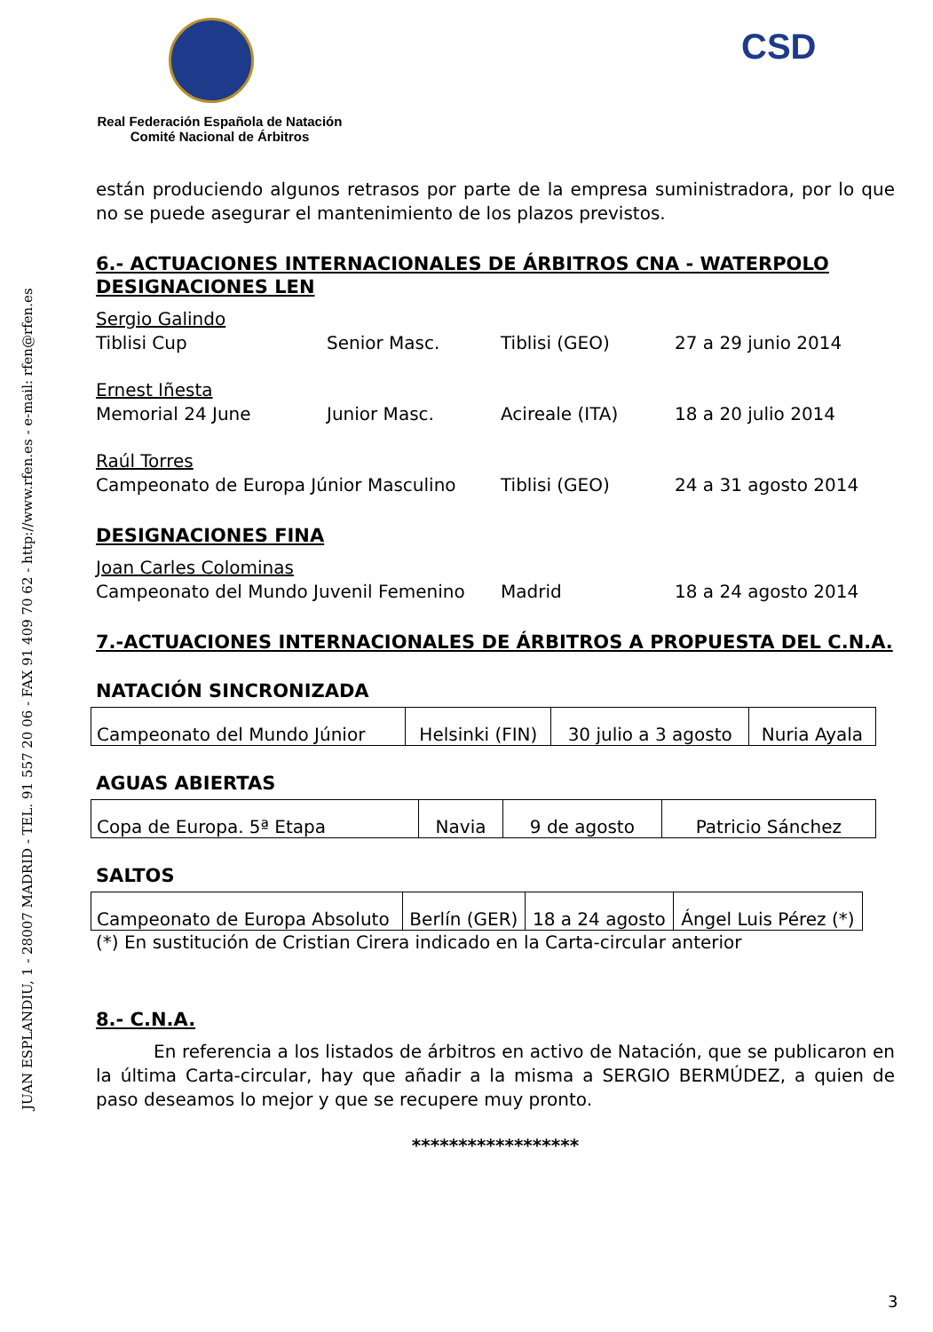JUAN ESPLANDIU, 1 - 28007 MADRID - TEL. 91 557 20 06 - FAX 91 409 70 62 - http://www.rfen.es - e-mail: rfen@rfen.es
CSD
Real Federación Española de Natación
Comité Nacional de Árbitros
están produciendo algunos retrasos por parte de la empresa suministradora, por lo que no se puede asegurar el mantenimiento de los plazos previstos.
6.- ACTUACIONES INTERNACIONALES DE ÁRBITROS CNA - WATERPOLO DESIGNACIONES LEN
Sergio Galindo Tiblisi Cup Senior Masc. Tiblisi (GEO) 27 a 29 junio 2014
Ernest Iñesta Memorial 24 June Junior Masc. Acireale (ITA) 18 a 20 julio 2014
Raúl Torres Campeonato de Europa Júnior Masculino Tiblisi (GEO) 24 a 31 agosto 2014
DESIGNACIONES FINA
Joan Carles Colominas Campeonato del Mundo Juvenil Femenino Madrid 18 a 24 agosto 2014
7.-ACTUACIONES INTERNACIONALES DE ÁRBITROS A PROPUESTA DEL C.N.A.
NATACIÓN SINCRONIZADA
| Campeonato del Mundo Júnior | Helsinki (FIN) | 30 julio a 3 agosto | Nuria Ayala |
AGUAS ABIERTAS
| Copa de Europa. 5ª Etapa | Navia | 9 de agosto | Patricio Sánchez |
SALTOS
| Campeonato de Europa Absoluto | Berlín (GER) | 18 a 24 agosto | Ángel Luis Pérez (*) |
(*) En sustitución de Cristian Cirera indicado en la Carta-circular anterior
8.- C.N.A.
En referencia a los listados de árbitros en activo de Natación, que se publicaron en la última Carta-circular, hay que añadir a la misma a SERGIO BERMÚDEZ, a quien de paso deseamos lo mejor y que se recupere muy pronto.
******************
3